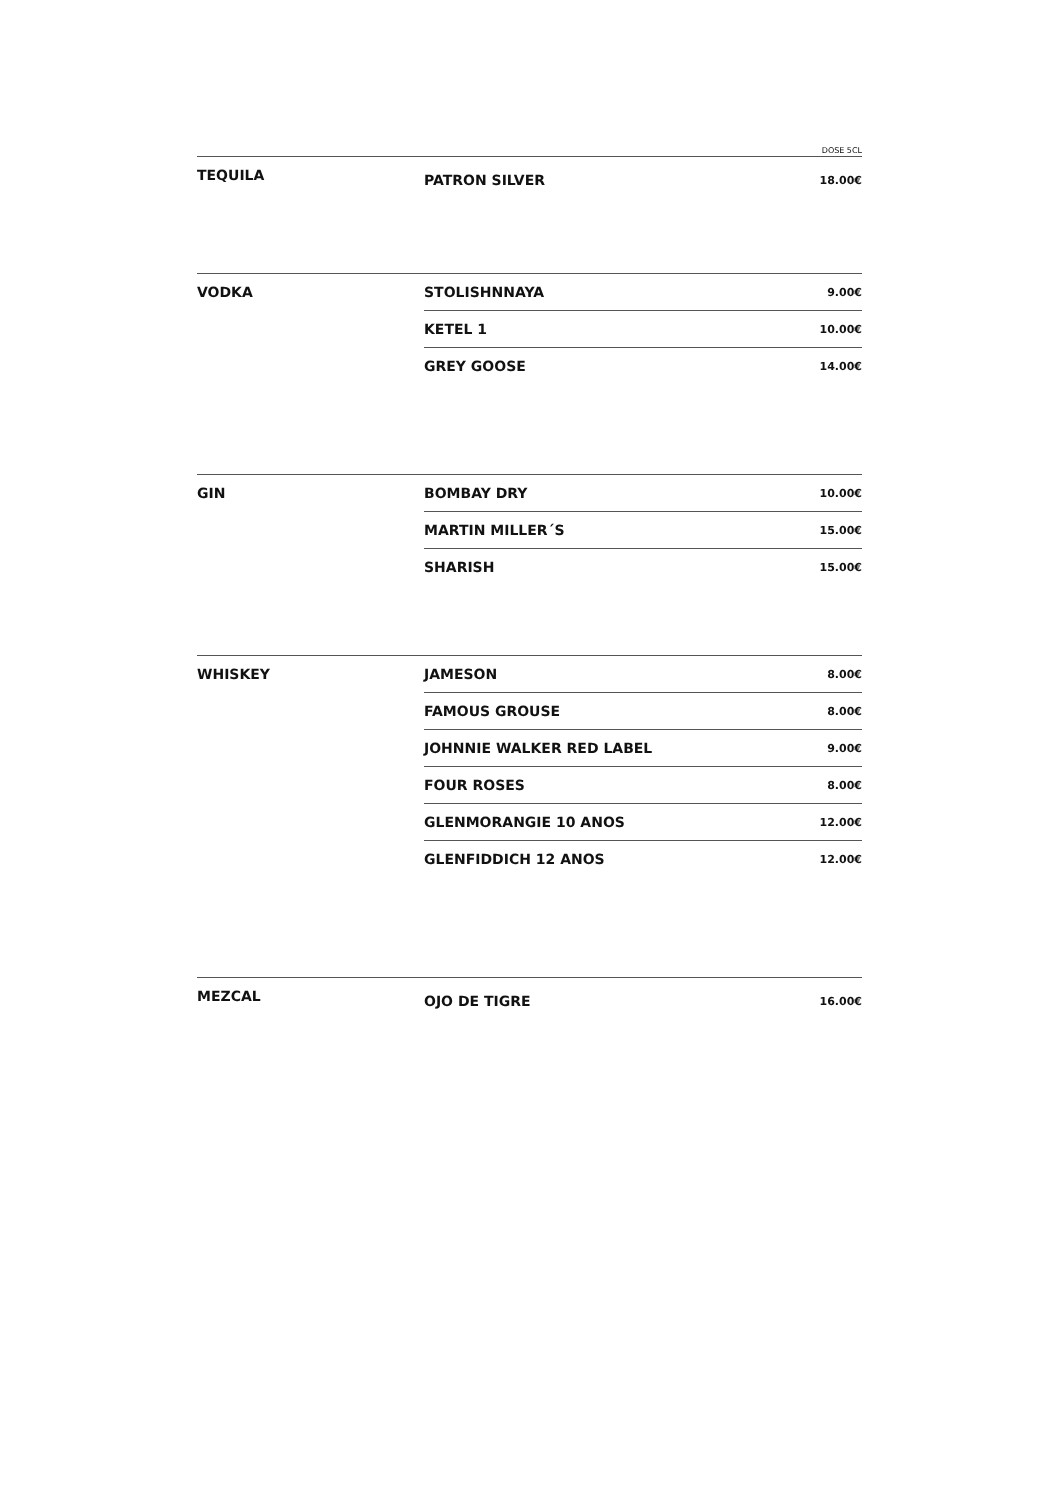DOSE 5CL
| TEQUILA | PATRON SILVER | 18.00€ |
| VODKA | STOLISHNNAYA | 9.00€ |
| | KETEL 1 | 10.00€ |
| | GREY GOOSE | 14.00€ |
| GIN | BOMBAY DRY | 10.00€ |
| | MARTIN MILLER´S | 15.00€ |
| | SHARISH | 15.00€ |
| WHISKEY | JAMESON | 8.00€ |
| | FAMOUS GROUSE | 8.00€ |
| | JOHNNIE WALKER RED LABEL | 9.00€ |
| | FOUR ROSES | 8.00€ |
| | GLENMORANGIE 10 ANOS | 12.00€ |
| | GLENFIDDICH 12 ANOS | 12.00€ |
| MEZCAL | OJO DE TIGRE | 16.00€ |